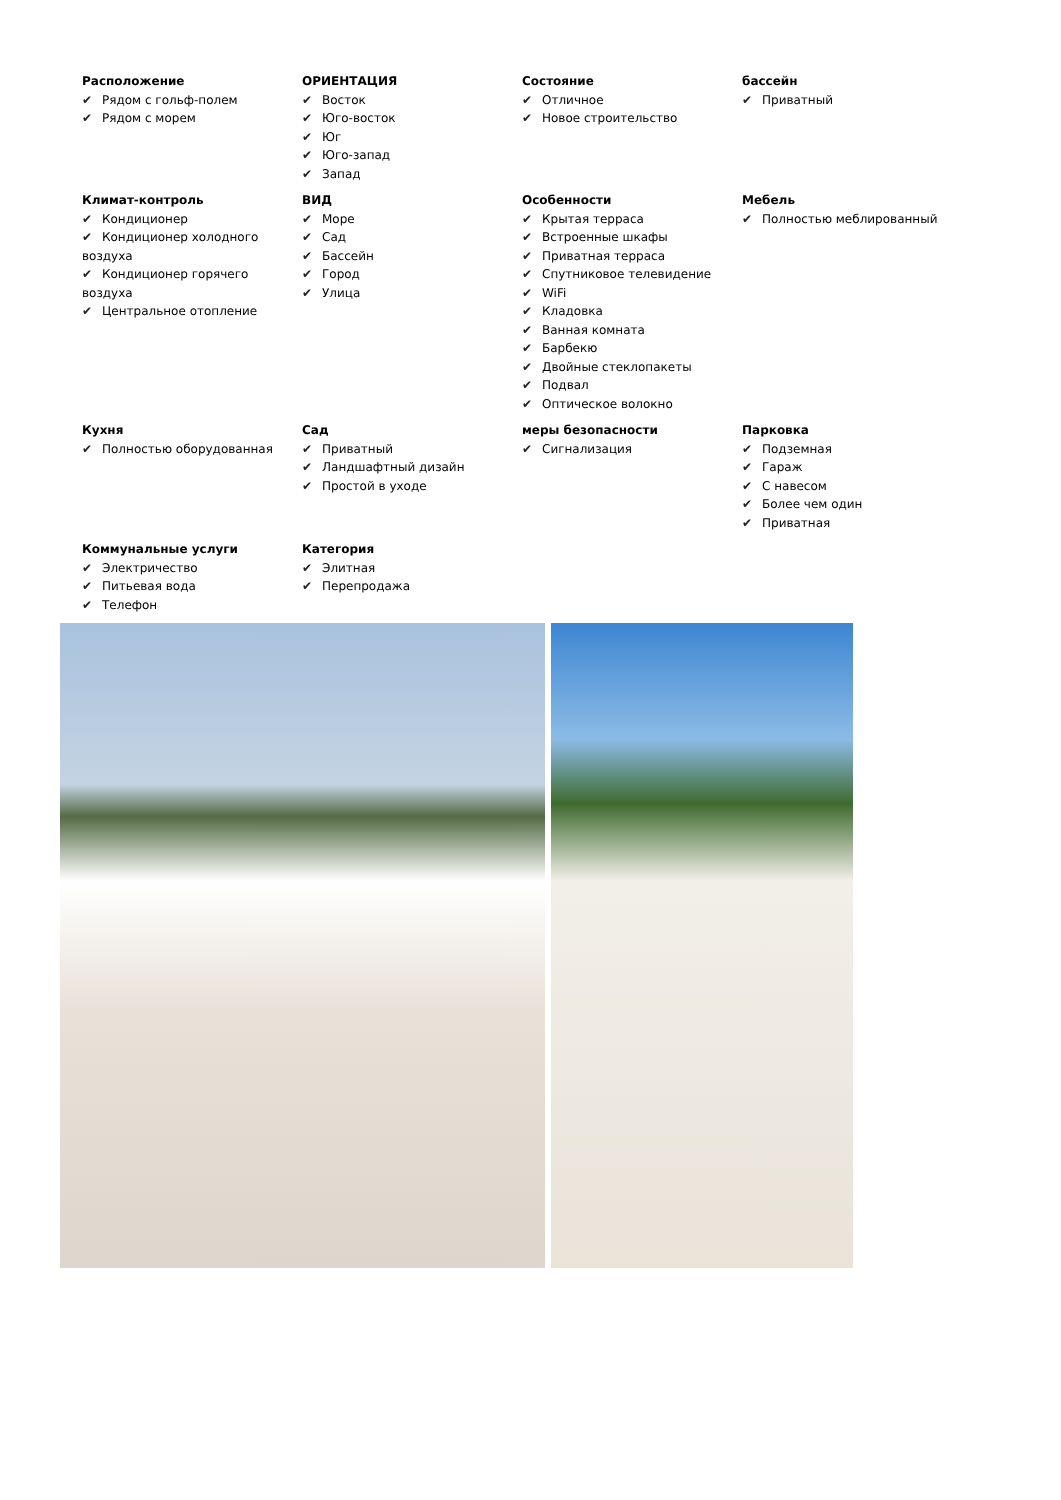Расположение
✔ Рядом с гольф-полем
✔ Рядом с морем
ОРИЕНТАЦИЯ
✔ Восток
✔ Юго-восток
✔ Юг
✔ Юго-запад
✔ Запад
Состояние
✔ Отличное
✔ Новое строительство
бассейн
✔ Приватный
Климат-контроль
✔ Кондиционер
✔ Кондиционер холодного воздуха
✔ Кондиционер горячего воздуха
✔ Центральное отопление
ВИД
✔ Море
✔ Сад
✔ Бассейн
✔ Город
✔ Улица
Особенности
✔ Крытая терраса
✔ Встроенные шкафы
✔ Приватная терраса
✔ Спутниковое телевидение
✔ WiFi
✔ Кладовка
✔ Ванная комната
✔ Барбекю
✔ Двойные стеклопакеты
✔ Подвал
✔ Оптическое волокно
Мебель
✔ Полностью меблированный
Кухня
✔ Полностью оборудованная
Сад
✔ Приватный
✔ Ландшафтный дизайн
✔ Простой в уходе
меры безопасности
✔ Сигнализация
Парковка
✔ Подземная
✔ Гараж
✔ С навесом
✔ Более чем один
✔ Приватная
Коммунальные услуги
✔ Электричество
✔ Питьевая вода
✔ Телефон
Категория
✔ Элитная
✔ Перепродажа